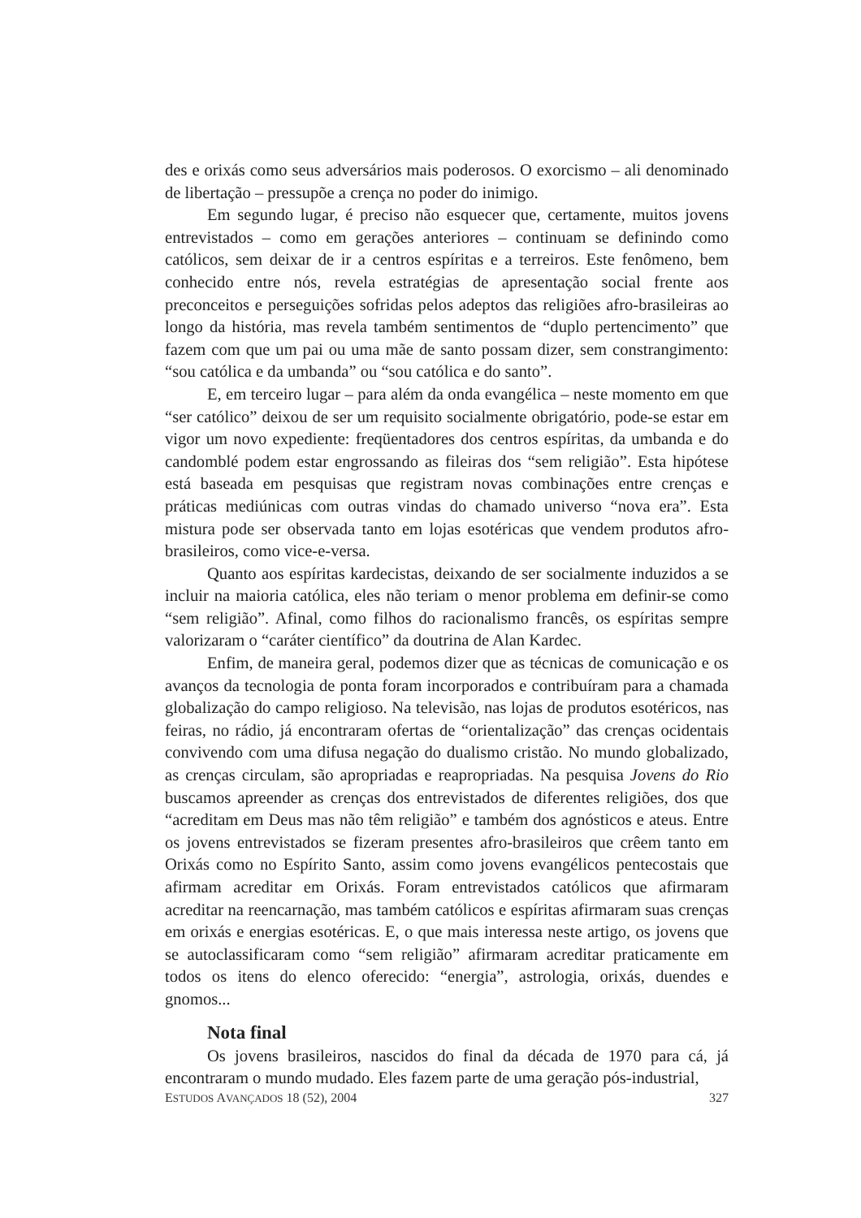des e orixás como seus adversários mais poderosos. O exorcismo – ali denominado de libertação – pressupõe a crença no poder do inimigo.
Em segundo lugar, é preciso não esquecer que, certamente, muitos jovens entrevistados – como em gerações anteriores – continuam se definindo como católicos, sem deixar de ir a centros espíritas e a terreiros. Este fenômeno, bem conhecido entre nós, revela estratégias de apresentação social frente aos preconceitos e perseguições sofridas pelos adeptos das religiões afro-brasileiras ao longo da história, mas revela também sentimentos de “duplo pertencimento” que fazem com que um pai ou uma mãe de santo possam dizer, sem constrangimento: “sou católica e da umbanda” ou “sou católica e do santo”.
E, em terceiro lugar – para além da onda evangélica – neste momento em que “ser católico” deixou de ser um requisito socialmente obrigatório, pode-se estar em vigor um novo expediente: freqüentadores dos centros espíritas, da umbanda e do candomblé podem estar engrossando as fileiras dos “sem religião”. Esta hipótese está baseada em pesquisas que registram novas combinações entre crenças e práticas mediúnicas com outras vindas do chamado universo “nova era”. Esta mistura pode ser observada tanto em lojas esotéricas que vendem produtos afro-brasileiros, como vice-e-versa.
Quanto aos espíritas kardecistas, deixando de ser socialmente induzidos a se incluir na maioria católica, eles não teriam o menor problema em definir-se como “sem religião”. Afinal, como filhos do racionalismo francês, os espíritas sempre valorizaram o “caráter científico” da doutrina de Alan Kardec.
Enfim, de maneira geral, podemos dizer que as técnicas de comunicação e os avanços da tecnologia de ponta foram incorporados e contribuíram para a chamada globalização do campo religioso. Na televisão, nas lojas de produtos esotéricos, nas feiras, no rádio, já encontraram ofertas de “orientalização” das crenças ocidentais convivendo com uma difusa negação do dualismo cristão. No mundo globalizado, as crenças circulam, são apropriadas e reapropriadas. Na pesquisa Jovens do Rio buscamos apreender as crenças dos entrevistados de diferentes religiões, dos que “acreditam em Deus mas não têm religião” e também dos agnósticos e ateus. Entre os jovens entrevistados se fizeram presentes afro-brasileiros que crêem tanto em Orixás como no Espírito Santo, assim como jovens evangélicos pentecostais que afirmam acreditar em Orixás. Foram entrevistados católicos que afirmaram acreditar na reencarnação, mas também católicos e espíritas afirmaram suas crenças em orixás e energias esotéricas. E, o que mais interessa neste artigo, os jovens que se autoclassificaram como “sem religião” afirmaram acreditar praticamente em todos os itens do elenco oferecido: “energia”, astrologia, orixás, duendes e gnomos...
Nota final
Os jovens brasileiros, nascidos do final da década de 1970 para cá, já encontraram o mundo mudado. Eles fazem parte de uma geração pós-industrial,
ESTUDOS AVANÇADOS 18 (52), 2004 327